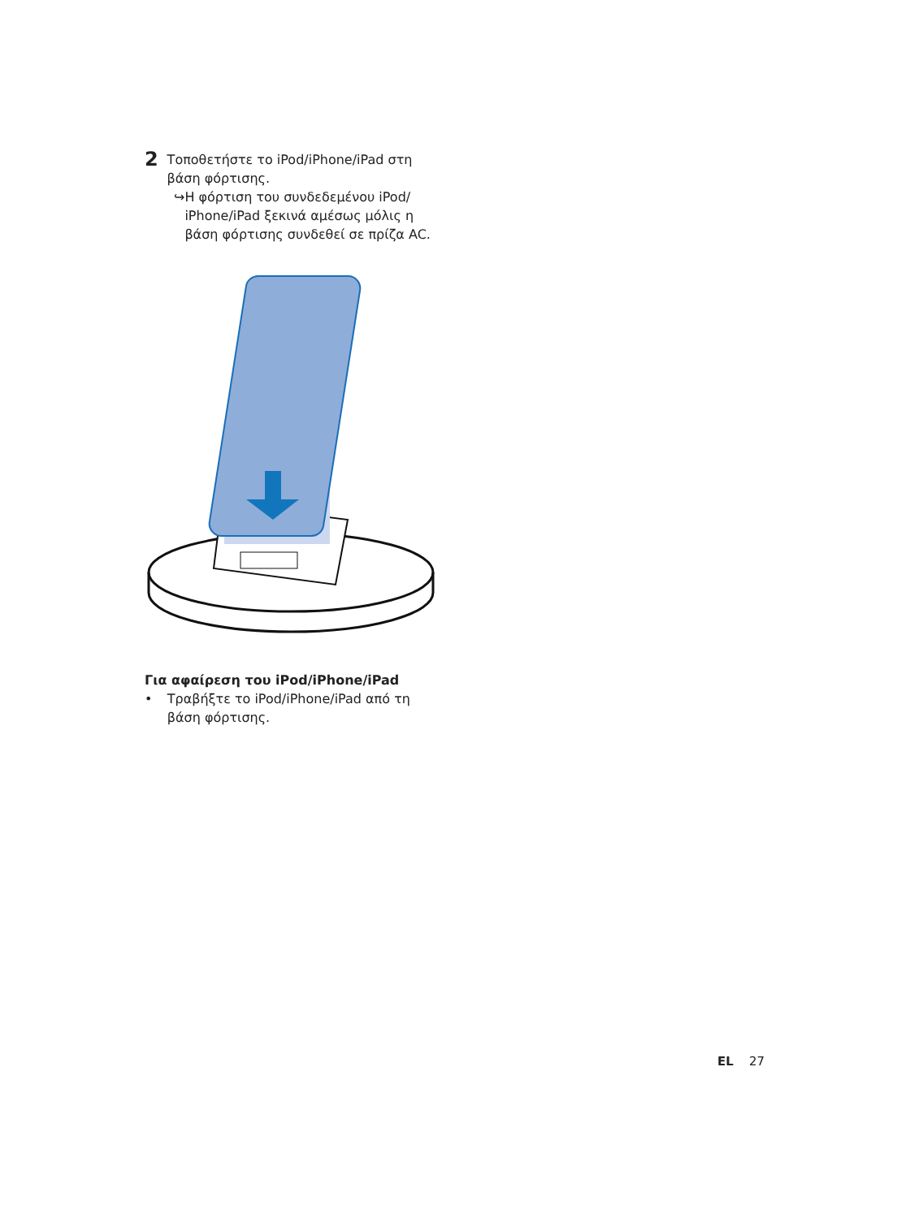2
Τοποθετήστε το iPod/iPhone/iPad στη βάση φόρτισης.
↪ Η φόρτιση του συνδεδεμένου iPod/ iPhone/iPad ξεκινά αμέσως μόλις η βάση φόρτισης συνδεθεί σε πρίζα AC.
Για αφαίρεση του iPod/iPhone/iPad
• Τραβήξτε το iPod/iPhone/iPad από τη βάση φόρτισης.
EL 27